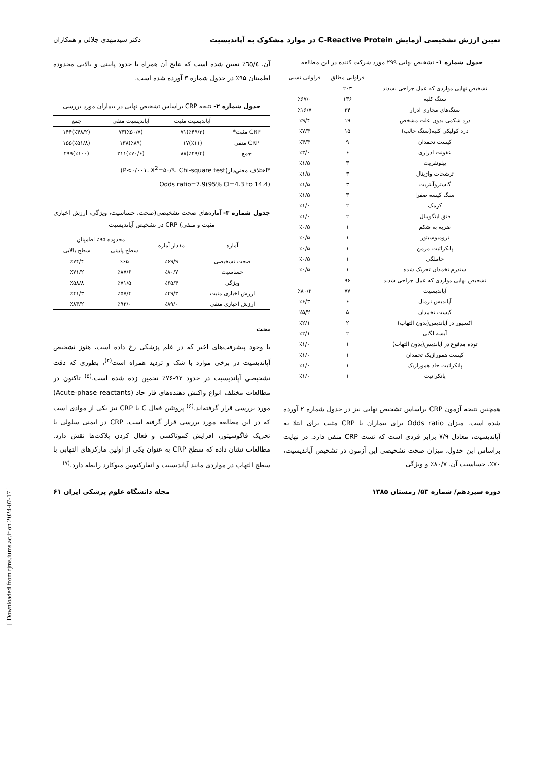تعیین ارزش تشخیصی آزمایش C-Reactive Protein در موارد مشکوک به آپاندیسیت دکتر سیدمهدی جلالی و همکاران
جدول شماره ۱- تشخیص نهایی ۲۹۹ مورد شرکت کننده در این مطالعه
| | فراوانی مطلق | فراوانی نسبی |
| --- | --- | --- |
| تشخیص نهایی مواردی که عمل جراحی نشدند | ۲۰۳ | |
| سنگ کلیه | ۱۳۶ | ٪۶۷/۰ |
| سنگ‌های مجاری ادرار | ۳۴ | ٪۱۶/۷ |
| درد شکمی بدون علت مشخص | ۱۹ | ٪۹/۴ |
| درد کولیکی کلیه(سنگ حالب) | ۱۵ | ٪۷/۴ |
| کیست تخمدان | ۹ | ٪۴/۴ |
| عفونت ادراری | ۶ | ٪۳/۰ |
| پیلونفریت | ۳ | ٪۱/۵ |
| ترشحات واژینال | ۳ | ٪۱/۵ |
| گاستروآنتریت | ۳ | ٪۱/۵ |
| سنگ کیسه صفرا | ۳ | ٪۱/۵ |
| کرمک | ۲ | ٪۱/۰ |
| فتق اینگوینال | ۲ | ٪۱/۰ |
| ضربه به شکم | ۱ | ٪۰/۵ |
| ترومبوسیتوز | ۱ | ٪۰/۵ |
| پانکراتیت مزمن | ۱ | ٪۰/۵ |
| حاملگی | ۱ | ٪۰/۵ |
| سندرم تخمدان تحریک شده | ۱ | ٪۰/۵ |
| تشخیص نهایی مواردی که عمل جراحی شدند | ۹۶ | |
| آپاندیسیت | ۷۷ | ٪۸۰/۲ |
| آپاندیس نرمال | ۶ | ٪۶/۳ |
| کیست تخمدان | ۵ | ٪۵/۲ |
| اکسیور در آپاندیس(بدون التهاب) | ۲ | ٪۲/۱ |
| آبسه لگنی | ۲ | ٪۲/۱ |
| توده مدفوع در آپاندیس(بدون التهاب) | ۱ | ٪۱/۰ |
| کیست هموراژیک تخمدان | ۱ | ٪۱/۰ |
| پانکراتیت حاد هموراژیک | ۱ | ٪۱/۰ |
| پانکراتیت | ۱ | ٪۱/۰ |
همچنین نتیجه آزمون CRP براساس تشخیص نهایی نیز در جدول شماره ۲ آورده شده است. میزان Odds ratio برای بیماران با CRP مثبت برای ابتلا به آپاندیسیت، معادل ۷/۹ برابر فردی است که تست CRP منفی دارد. در نهایت براساس این جدول، میزان صحت تشخیصی این آزمون در تشخیص آپاندیسیت، ۷۰٪، حساسیت آن، ۸۰/۷٪ و ویژگی
آن، ٦٥/٤٪ تعیین شده است که نتایج آن همراه با حدود پایینی و بالایی محدوده اطمینان ۹۵٪ در جدول شماره ۳ آورده شده است.
جدول شماره ۲- نتیجه CRP براساس تشخیص نهایی در بیماران مورد بررسی
| | آپاندیسیت مثبت | آپاندیسیت منفی | جمع |
| --- | --- | --- | --- |
| CRP مثبت* | (٪۴۹/۳)۷۱ | (٪۵۰/۷)۷۳ | (٪۴۸/۲)۱۴۴ |
| CRP منفی | (٪۱۱)۱۷ | (٪۸۹)۱۳۸ | (٪۵۱/۸)۱۵۵ |
| جمع | (٪۲۹/۴)۸۸ | (٪۷۰/۶)۲۱۱ | (٪۱۰۰)۲۹۹ |
*اختلاف معنی‌دار(P<۰/۰۰۱، X<sup>2</sup>=۵۰/۹، Chi-square test)
Odds ratio=7.9(95% CI=4.3 to 14.4)
جدول شماره ۳- آماره‌های صحت تشخیصی(صحت، حساسیت، ویژگی، ارزش اخباری مثبت و منفی) CRP در تشخیص آپاندیسیت
| آماره | مقدار آماره | محدوده ۹۵٪ اطمینان | |
| --- | --- | --- | --- |
| | | سطح پایینی | سطح بالایی |
| صحت تشخیصی | ٪۶۹/۹ | ٪۶۵ | ٪۷۴/۴ |
| حساسیت | ٪۸۰/۷ | ٪۸۷/۶ | ٪۷۱/۲ |
| ویژگی | ٪۶۵/۴ | ٪۷۱/۵ | ٪۵۸/۸ |
| ارزش اخباری مثبت | ٪۴۹/۳ | ٪۵۷/۴ | ٪۴۱/۳ |
| ارزش اخباری منفی | ٪۸۹/۰ | ٪۹۳/۰ | ٪۸۳/۲ |
بحث
با وجود پیشرفت‌های اخیر که در علم پزشکی رخ داده است، هنوز تشخیص آپاندیسیت در برخی موارد با شک و تردید همراه است<sup>(۴)</sup>، بطوری که دقت تشخیصی آپاندیسیت در حدود ۹۲-۷۶٪ تخمین زده شده است.<sup>(۵)</sup> تاکنون در مطالعات مختلف انواع واکنش دهنده‌های فاز حاد (Acute-phase reactants) مورد بررسی قرار گرفته‌اند.<sup>(۶)</sup> پروتئین فعال C یا CRP نیز یکی از موادی است که در این مطالعه مورد بررسی قرار گرفته است. CRP در ایمنی سلولی با تحریک فاگوسیتوز، افزایش کموتاکسی و فعال کردن پلاکت‌ها نقش دارد. مطالعات نشان داده که سطح CRP به عنوان یکی از اولین مارکرهای التهابی با سطح التهاب در مواردی مانند آپاندیسیت و انفارکتوس میوکارد رابطه دارد.<sup>(۷)</sup>
دوره سیزدهم/ شماره ۵۳/ زمستان ۱۳۸۵ مجله دانشگاه علوم پزشکی ایران ۶۱
[ Downloaded from rjms.iums.ac.ir on 2024-07-17 ]